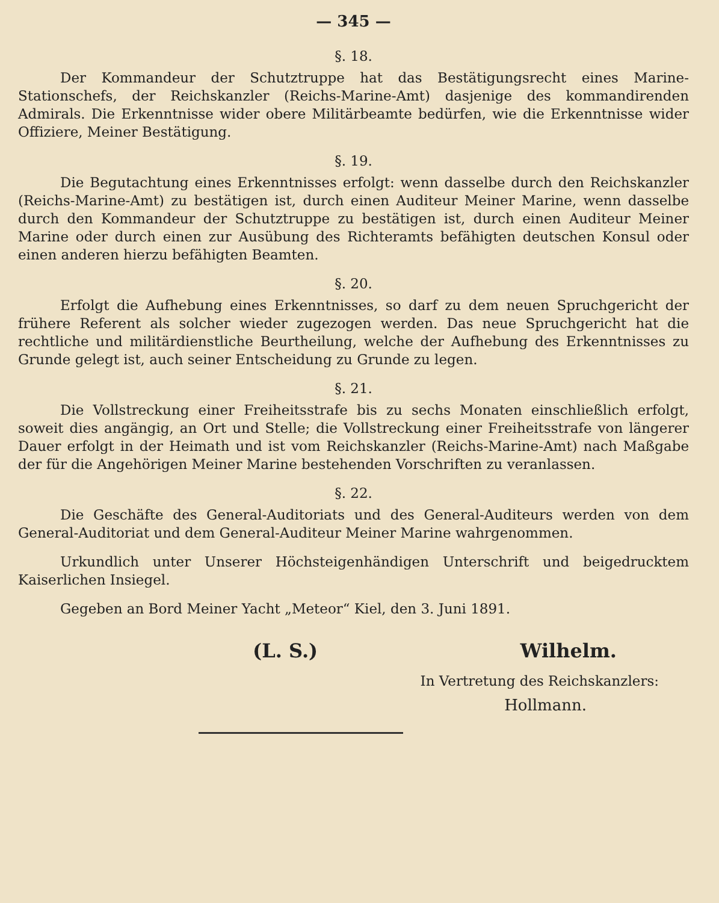— 345 —
§. 18.
Der Kommandeur der Schutztruppe hat das Bestätigungsrecht eines Marine-Stationschefs, der Reichskanzler (Reichs-Marine-Amt) dasjenige des kommandirenden Admirals. Die Erkenntnisse wider obere Militärbeamte bedürfen, wie die Erkenntnisse wider Offiziere, Meiner Bestätigung.
§. 19.
Die Begutachtung eines Erkenntnisses erfolgt: wenn dasselbe durch den Reichskanzler (Reichs-Marine-Amt) zu bestätigen ist, durch einen Auditeur Meiner Marine, wenn dasselbe durch den Kommandeur der Schutztruppe zu bestätigen ist, durch einen Auditeur Meiner Marine oder durch einen zur Ausübung des Richteramts befähigten deutschen Konsul oder einen anderen hierzu befähigten Beamten.
§. 20.
Erfolgt die Aufhebung eines Erkenntnisses, so darf zu dem neuen Spruchgericht der frühere Referent als solcher wieder zugezogen werden. Das neue Spruchgericht hat die rechtliche und militärdienstliche Beurtheilung, welche der Aufhebung des Erkenntnisses zu Grunde gelegt ist, auch seiner Entscheidung zu Grunde zu legen.
§. 21.
Die Vollstreckung einer Freiheitsstrafe bis zu sechs Monaten einschließlich erfolgt, soweit dies angängig, an Ort und Stelle; die Vollstreckung einer Freiheitsstrafe von längerer Dauer erfolgt in der Heimath und ist vom Reichskanzler (Reichs-Marine-Amt) nach Maßgabe der für die Angehörigen Meiner Marine bestehenden Vorschriften zu veranlassen.
§. 22.
Die Geschäfte des General-Auditoriats und des General-Auditeurs werden von dem General-Auditoriat und dem General-Auditeur Meiner Marine wahrgenommen.
Urkundlich unter Unserer Höchsteigenhändigen Unterschrift und beigedrucktem Kaiserlichen Insiegel.
Gegeben an Bord Meiner Yacht „Meteor“ Kiel, den 3. Juni 1891.
(L. S.) Wilhelm.
In Vertretung des Reichskanzlers:
Hollmann.